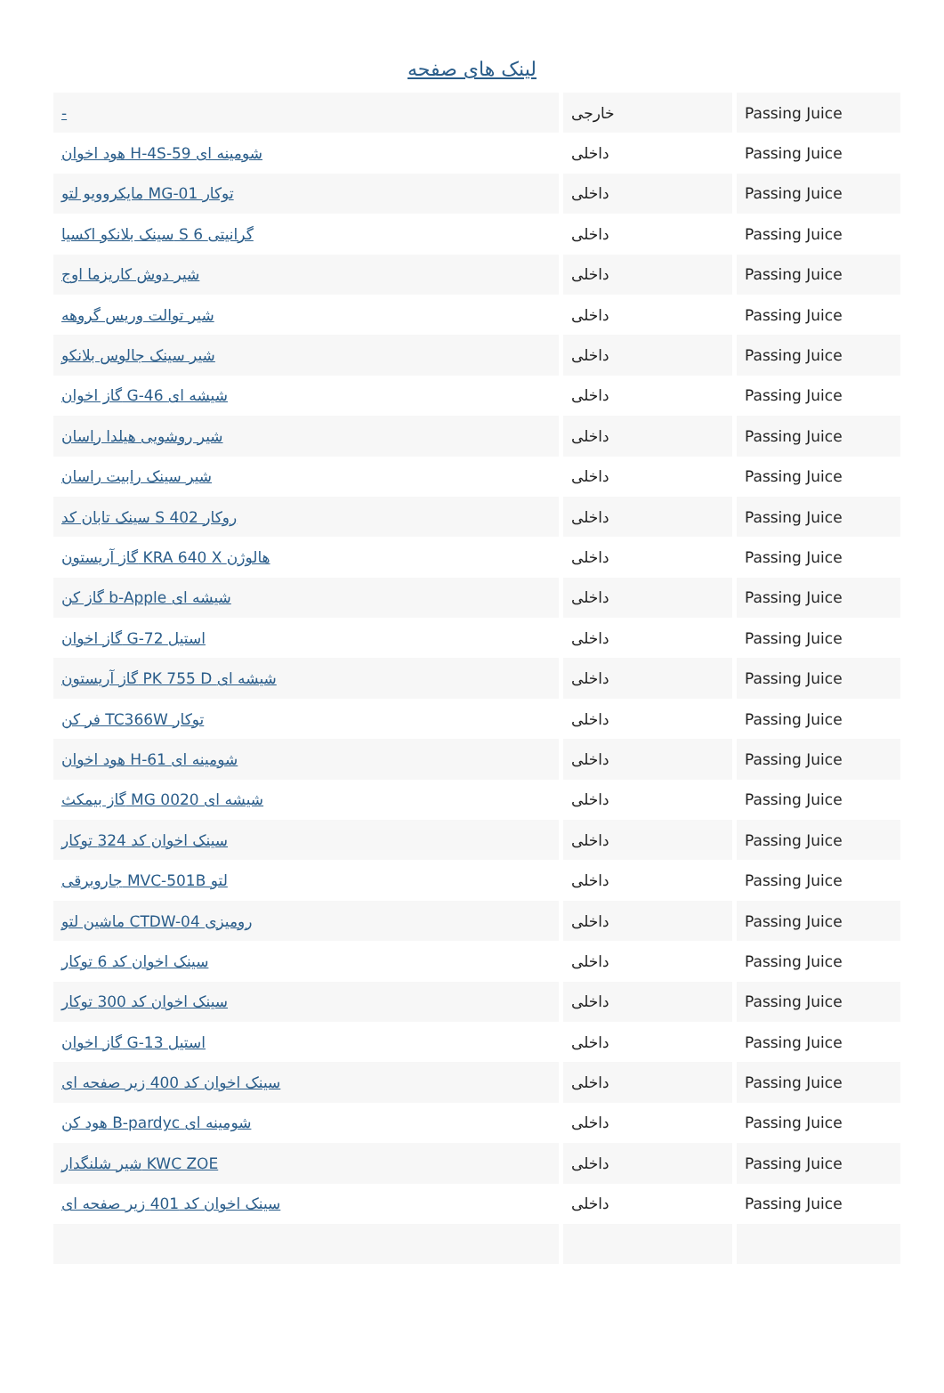لینک های صفحه
| - | خارجی | Passing Juice |
| هود اخوان H-4S-59 شومینه ای | داخلی | Passing Juice |
| مایکروویو لتو MG-01 توکار | داخلی | Passing Juice |
| سینک بلانکو اکسیا S 6 گرانیتی | داخلی | Passing Juice |
| شیر دوش کاریزما اوج | داخلی | Passing Juice |
| شیر توالت وریس گروهه | داخلی | Passing Juice |
| شیر سینک جالوس بلانکو | داخلی | Passing Juice |
| گاز اخوان G-46 شیشه ای | داخلی | Passing Juice |
| شیر روشویی هیلدا راسان | داخلی | Passing Juice |
| شیر سینک رابیت راسان | داخلی | Passing Juice |
| سینک تابان کد S 402 روکار | داخلی | Passing Juice |
| گاز آریستون KRA 640 X هالوژن | داخلی | Passing Juice |
| گاز کن b-Apple شیشه ای | داخلی | Passing Juice |
| گاز اخوان G-72 استیل | داخلی | Passing Juice |
| گاز آریستون PK 755 D شیشه ای | داخلی | Passing Juice |
| فر کن TC366W توکار | داخلی | Passing Juice |
| هود اخوان H-61 شومینه ای | داخلی | Passing Juice |
| گاز بیمکث MG 0020 شیشه ای | داخلی | Passing Juice |
| سینک اخوان کد 324 توکار | داخلی | Passing Juice |
| جاروبرقی MVC-501B لتو | داخلی | Passing Juice |
| ماشین لتو CTDW-04 رومیزی | داخلی | Passing Juice |
| سینک اخوان کد 6 توکار | داخلی | Passing Juice |
| سینک اخوان کد 300 توکار | داخلی | Passing Juice |
| گاز اخوان G-13 استیل | داخلی | Passing Juice |
| سینک اخوان کد 400 زیر صفحه ای | داخلی | Passing Juice |
| هود کن B-pardyc شومینه ای | داخلی | Passing Juice |
| شیر شلنگدار KWC ZOE | داخلی | Passing Juice |
| سینک اخوان کد 401 زیر صفحه ای | داخلی | Passing Juice |